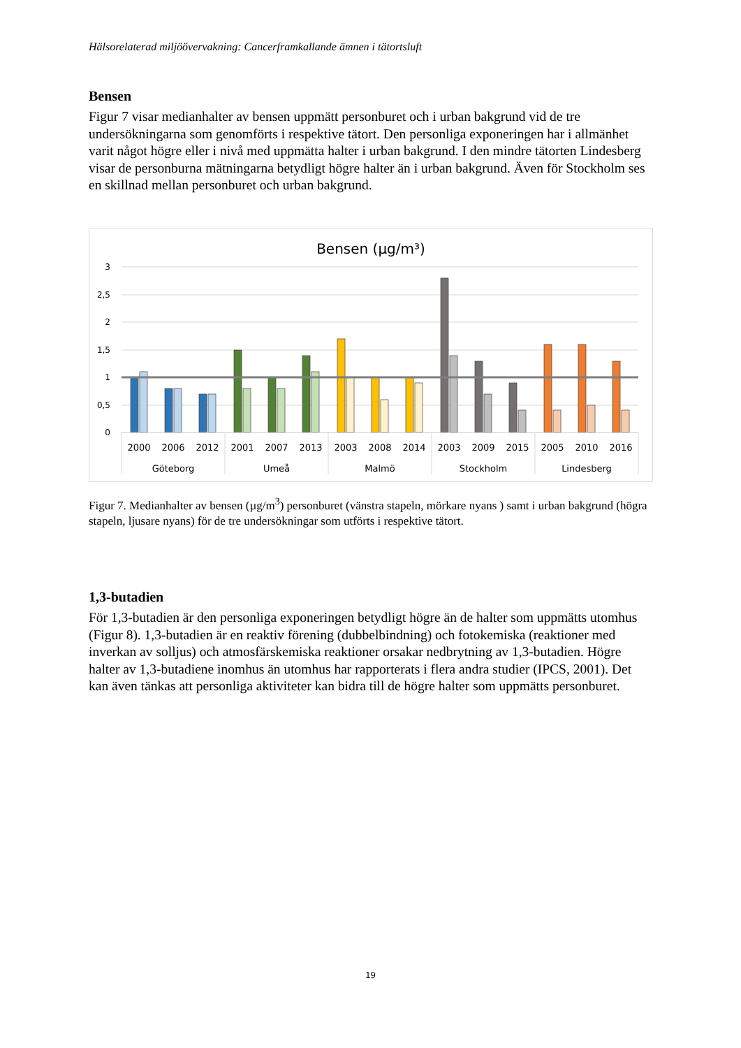Hälsorelaterad miljöövervakning: Cancerframkallande ämnen i tätortsluft
Bensen
Figur 7 visar medianhalter av bensen uppmätt personburet och i urban bakgrund vid de tre undersökningarna som genomförts i respektive tätort. Den personliga exponeringen har i allmänhet varit något högre eller i nivå med uppmätta halter i urban bakgrund. I den mindre tätorten Lindesberg visar de personburna mätningarna betydligt högre halter än i urban bakgrund. Även för Stockholm ses en skillnad mellan personburet och urban bakgrund.
Bensen (µg/m³)
3
2,5
2
1,5
1
0,5
0
2000
2006
2012
2001
2007
2013
2003
2008
2014
2003
2009
2015
2005
2010
2016
Göteborg
Umeå
Malmö
Stockholm
Lindesberg
Figur 7. Medianhalter av bensen (µg/m<sup>3</sup>) personburet (vänstra stapeln, mörkare nyans ) samt i urban bakgrund (högra stapeln, ljusare nyans) för de tre undersökningar som utförts i respektive tätort.
1,3-butadien
För 1,3-butadien är den personliga exponeringen betydligt högre än de halter som uppmätts utomhus (Figur 8). 1,3-butadien är en reaktiv förening (dubbelbindning) och fotokemiska (reaktioner med inverkan av solljus) och atmosfärskemiska reaktioner orsakar nedbrytning av 1,3-butadien. Högre halter av 1,3-butadiene inomhus än utomhus har rapporterats i flera andra studier (IPCS, 2001). Det kan även tänkas att personliga aktiviteter kan bidra till de högre halter som uppmätts personburet.
19